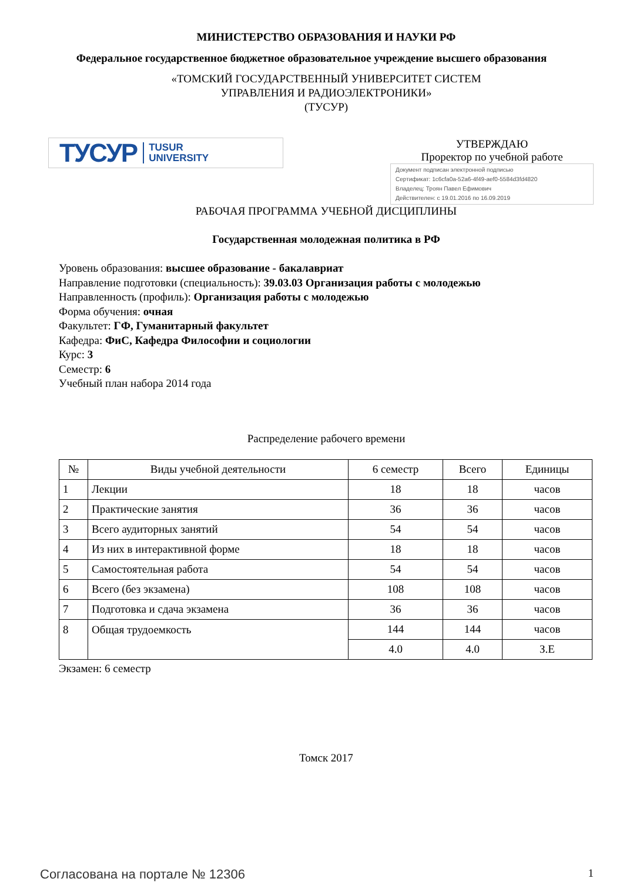МИНИСТЕРСТВО ОБРАЗОВАНИЯ И НАУКИ РФ
Федеральное государственное бюджетное образовательное учреждение высшего образования
«ТОМСКИЙ ГОСУДАРСТВЕННЫЙ УНИВЕРСИТЕТ СИСТЕМ
УПРАВЛЕНИЯ И РАДИОЭЛЕКТРОНИКИ»
(ТУСУР)
ТУСУР TUSUR
UNIVERSITY
УТВЕРЖДАЮ
Проректор по учебной работе
Документ подписан электронной подписью
Сертификат: 1c6cfa0a-52a6-4f49-aef0-5584d3fd4820
Владелец: Троян Павел Ефимович
Действителен: с 19.01.2016 по 16.09.2019
РАБОЧАЯ ПРОГРАММА УЧЕБНОЙ ДИСЦИПЛИНЫ
Государственная молодежная политика в РФ
Уровень образования: высшее образование - бакалавриат
Направление подготовки (специальность): 39.03.03 Организация работы с молодежью
Направленность (профиль): Организация работы с молодежью
Форма обучения: очная
Факультет: ГФ, Гуманитарный факультет
Кафедра: ФиС, Кафедра Философии и социологии
Курс: 3
Семестр: 6
Учебный план набора 2014 года
Распределение рабочего времени
| № | Виды учебной деятельности | 6 семестр | Всего | Единицы |
| --- | --- | --- | --- | --- |
| 1 | Лекции | 18 | 18 | часов |
| 2 | Практические занятия | 36 | 36 | часов |
| 3 | Всего аудиторных занятий | 54 | 54 | часов |
| 4 | Из них в интерактивной форме | 18 | 18 | часов |
| 5 | Самостоятельная работа | 54 | 54 | часов |
| 6 | Всего (без экзамена) | 108 | 108 | часов |
| 7 | Подготовка и сдача экзамена | 36 | 36 | часов |
| 8 | Общая трудоемкость | 144 | 144 | часов |
| | | 4.0 | 4.0 | З.Е |
Экзамен: 6 семестр
Томск 2017
Согласована на портале № 12306 1